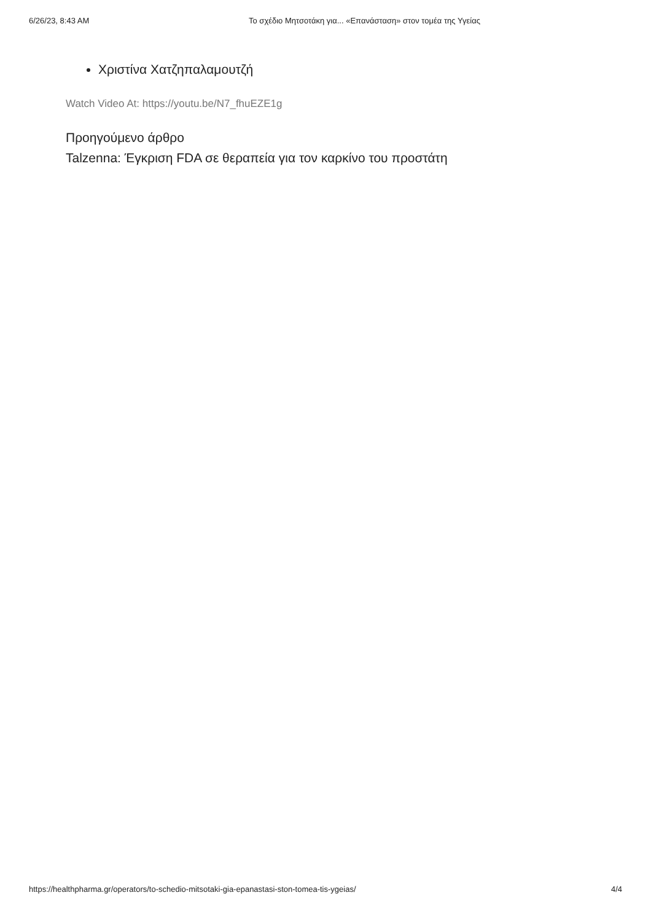6/26/23, 8:43 AM Το σχέδιο Μητσοτάκη για... «Επανάσταση» στον τομέα της Υγείας
Χριστίνα Χατζηπαλαμουτζή
Watch Video At: https://youtu.be/N7_fhuEZE1g
Προηγούμενο άρθρο
Talzenna: Έγκριση FDA σε θεραπεία για τον καρκίνο του προστάτη
https://healthpharma.gr/operators/to-schedio-mitsotaki-gia-epanastasi-ston-tomea-tis-ygeias/ 4/4